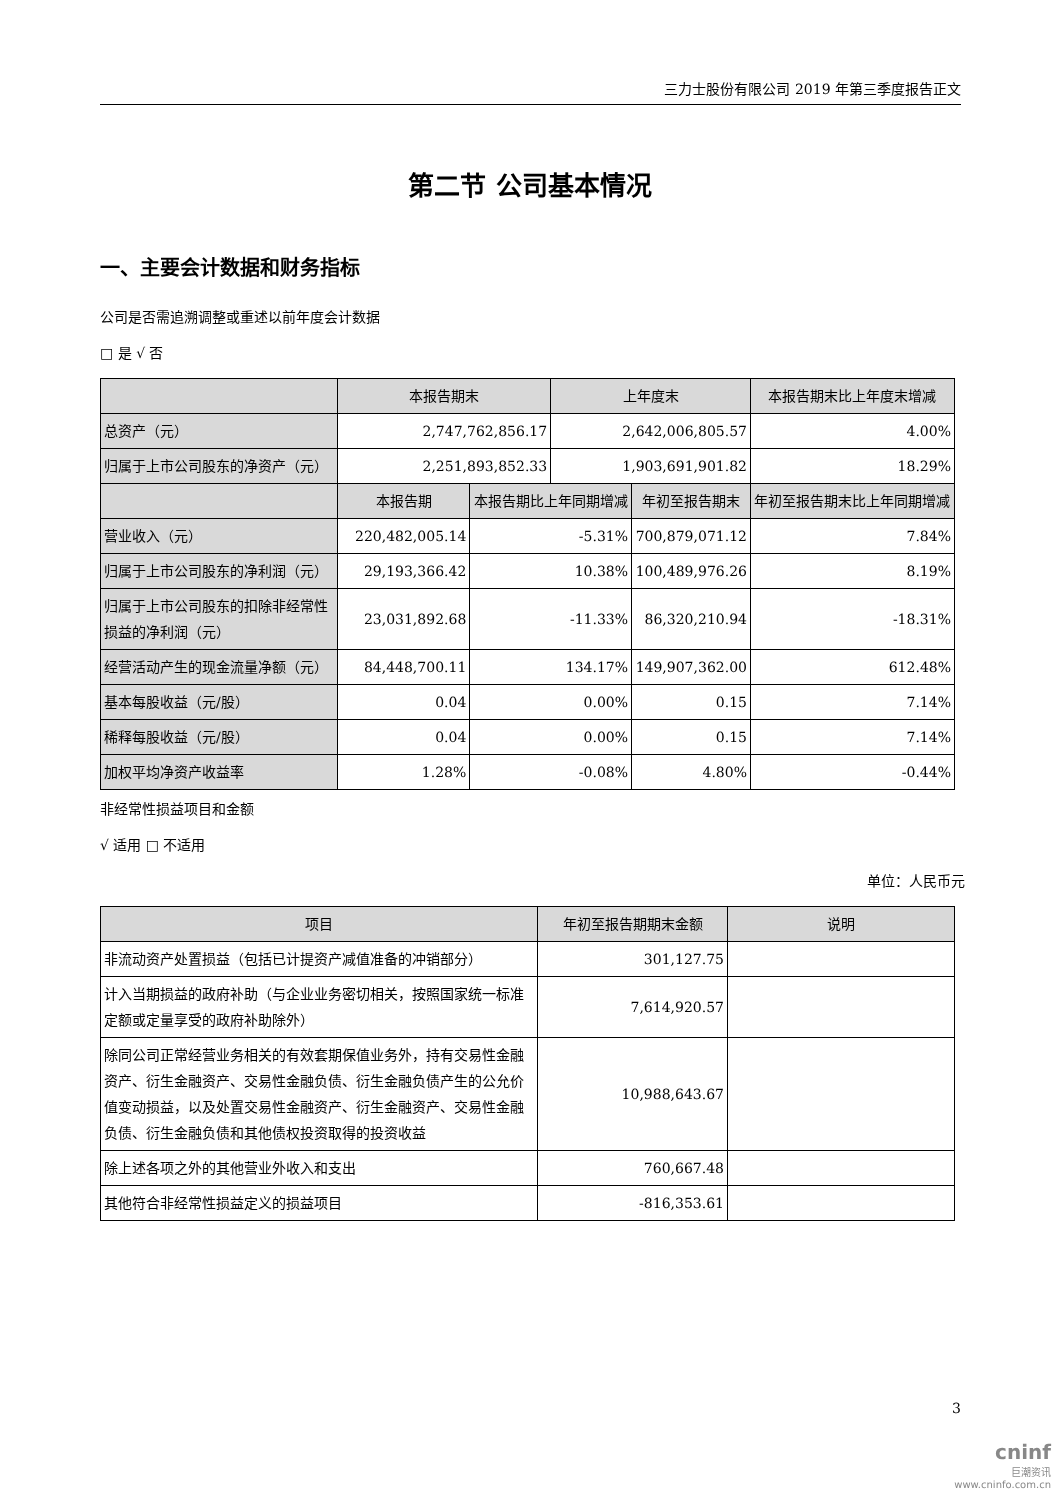三力士股份有限公司 2019 年第三季度报告正文
第二节 公司基本情况
一、主要会计数据和财务指标
公司是否需追溯调整或重述以前年度会计数据
□ 是 √ 否
| | 本报告期末 | | 上年度末 | | 本报告期末比上年度末增减 |
| 总资产（元） | 2,747,762,856.17 | | 2,642,006,805.57 | | 4.00% |
| 归属于上市公司股东的净资产（元） | 2,251,893,852.33 | | 1,903,691,901.82 | | 18.29% |
| | 本报告期 | 本报告期比上年同期增减 | | 年初至报告期末 | 年初至报告期末比上年同期增减 |
| 营业收入（元） | 220,482,005.14 | -5.31% | | 700,879,071.12 | 7.84% |
| 归属于上市公司股东的净利润（元） | 29,193,366.42 | 10.38% | | 100,489,976.26 | 8.19% |
| 归属于上市公司股东的扣除非经常性损益的净利润（元） | 23,031,892.68 | -11.33% | | 86,320,210.94 | -18.31% |
| 经营活动产生的现金流量净额（元） | 84,448,700.11 | 134.17% | | 149,907,362.00 | 612.48% |
| 基本每股收益（元/股） | 0.04 | 0.00% | | 0.15 | 7.14% |
| 稀释每股收益（元/股） | 0.04 | 0.00% | | 0.15 | 7.14% |
| 加权平均净资产收益率 | 1.28% | -0.08% | | 4.80% | -0.44% |
非经常性损益项目和金额
√ 适用 □ 不适用
单位：人民币元
| 项目 | 年初至报告期期末金额 | 说明 |
| --- | --- | --- |
| 非流动资产处置损益（包括已计提资产减值准备的冲销部分） | 301,127.75 | |
| 计入当期损益的政府补助（与企业业务密切相关，按照国家统一标准定额或定量享受的政府补助除外） | 7,614,920.57 | |
| 除同公司正常经营业务相关的有效套期保值业务外，持有交易性金融资产、衍生金融资产、交易性金融负债、衍生金融负债产生的公允价值变动损益，以及处置交易性金融资产、衍生金融资产、交易性金融负债、衍生金融负债和其他债权投资取得的投资收益 | 10,988,643.67 | |
| 除上述各项之外的其他营业外收入和支出 | 760,667.48 | |
| 其他符合非经常性损益定义的损益项目 | -816,353.61 | |
3
cninf
巨潮资讯
www.cninfo.com.cn